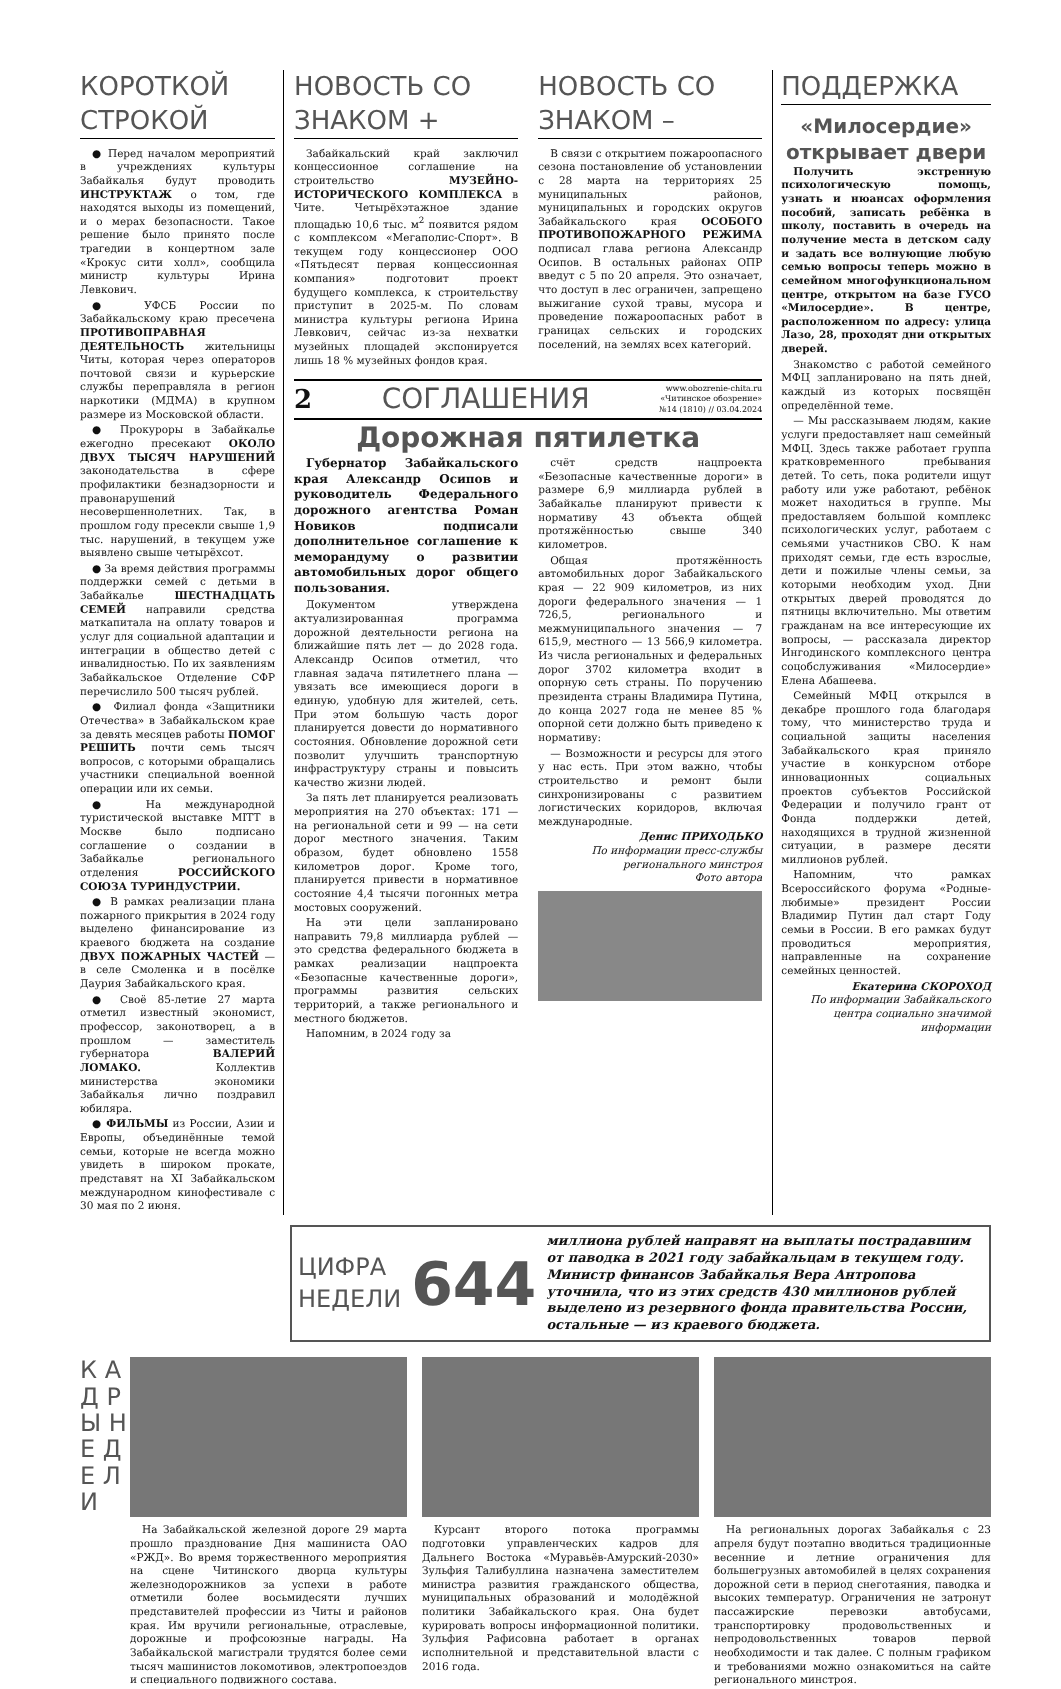КОРОТКОЙ СТРОКОЙ
● Перед началом мероприятий в учреждениях культуры Забайкалья будут проводить ИНСТРУКТАЖ о том, где находятся выходы из помещений, и о мерах безопасности. Такое решение было принято после трагедии в концертном зале «Крокус сити холл», сообщила министр культуры Ирина Левкович.
● УФСБ России по Забайкальскому краю пресечена ПРОТИВОПРАВНАЯ ДЕЯТЕЛЬНОСТЬ жительницы Читы, которая через операторов почтовой связи и курьерские службы переправляла в регион наркотики (МДМА) в крупном размере из Московской области.
● Прокуроры в Забайкалье ежегодно пресекают ОКОЛО ДВУХ ТЫСЯЧ НАРУШЕНИЙ законодательства в сфере профилактики безнадзорности и правонарушений несовершеннолетних. Так, в прошлом году пресекли свыше 1,9 тыс. нарушений, в текущем уже выявлено свыше четырёхсот.
● За время действия программы поддержки семей с детьми в Забайкалье ШЕСТНАДЦАТЬ СЕМЕЙ направили средства маткапитала на оплату товаров и услуг для социальной адаптации и интеграции в общество детей с инвалидностью. По их заявлениям Забайкальское Отделение СФР перечислило 500 тысяч рублей.
● Филиал фонда «Защитники Отечества» в Забайкальском крае за девять месяцев работы ПОМОГ РЕШИТЬ почти семь тысяч вопросов, с которыми обращались участники специальной военной операции или их семьи.
● На международной туристической выставке MITT в Москве было подписано соглашение о создании в Забайкалье регионального отделения РОССИЙСКОГО СОЮЗА ТУРИНДУСТРИИ.
● В рамках реализации плана пожарного прикрытия в 2024 году выделено финансирование из краевого бюджета на создание ДВУХ ПОЖАРНЫХ ЧАСТЕЙ — в селе Смоленка и в посёлке Даурия Забайкальского края.
● Своё 85-летие 27 марта отметил известный экономист, профессор, законотворец, а в прошлом — заместитель губернатора ВАЛЕРИЙ ЛОМАКО. Коллектив министерства экономики Забайкалья лично поздравил юбиляра.
● ФИЛЬМЫ из России, Азии и Европы, объединённые темой семьи, которые не всегда можно увидеть в широком прокате, представят на XI Забайкальском международном кинофестивале с 30 мая по 2 июня.
НОВОСТЬ СО ЗНАКОМ +
Забайкальский край заключил концессионное соглашение на строительство МУЗЕЙНО-ИСТОРИЧЕСКОГО КОМПЛЕКСА в Чите. Четырёхэтажное здание площадью 10,6 тыс. м<sup>2</sup> появится рядом с комплексом «Мегаполис-Спорт». В текущем году концессионер ООО «Пятьдесят первая концессионная компания» подготовит проект будущего комплекса, к строительству приступит в 2025-м. По словам министра культуры региона Ирина Левкович, сейчас из-за нехватки музейных площадей экспонируется лишь 18 % музейных фондов края.
НОВОСТЬ СО ЗНАКОМ –
В связи с открытием пожароопасного сезона постановление об установлении с 28 марта на территориях 25 муниципальных районов, муниципальных и городских округов Забайкальского края ОСОБОГО ПРОТИВОПОЖАРНОГО РЕЖИМА подписал глава региона Александр Осипов. В остальных районах ОПР введут с 5 по 20 апреля. Это означает, что доступ в лес ограничен, запрещено выжигание сухой травы, мусора и проведение пожароопасных работ в границах сельских и городских поселений, на землях всех категорий.
2 СОГЛАШЕНИЯ www.obozrenie-chita.ru
«Читинское обозрение»
№14 (1810) // 03.04.2024
Дорожная пятилетка
Губернатор Забайкальского края Александр Осипов и руководитель Федерального дорожного агентства Роман Новиков подписали дополнительное соглашение к меморандуму о развитии автомобильных дорог общего пользования.
Документом утверждена актуализированная программа дорожной деятельности региона на ближайшие пять лет — до 2028 года. Александр Осипов отметил, что главная задача пятилетнего плана — увязать все имеющиеся дороги в единую, удобную для жителей, сеть. При этом большую часть дорог планируется довести до нормативного состояния. Обновление дорожной сети позволит улучшить транспортную инфраструктуру страны и повысить качество жизни людей.
За пять лет планируется реализовать мероприятия на 270 объектах: 171 — на региональной сети и 99 — на сети дорог местного значения. Таким образом, будет обновлено 1558 километров дорог. Кроме того, планируется привести в нормативное состояние 4,4 тысячи погонных метра мостовых сооружений.
На эти цели запланировано направить 79,8 миллиарда рублей — это средства федерального бюджета в рамках реализации нацпроекта «Безопасные качественные дороги», программы развития сельских территорий, а также регионального и местного бюджетов.
Напомним, в 2024 году за
счёт средств нацпроекта «Безопасные качественные дороги» в размере 6,9 миллиарда рублей в Забайкалье планируют привести к нормативу 43 объекта общей протяжённостью свыше 340 километров.
Общая протяжённость автомобильных дорог Забайкальского края — 22 909 километров, из них дороги федерального значения — 1 726,5, регионального и межмуниципального значения — 7 615,9, местного — 13 566,9 километра. Из числа региональных и федеральных дорог 3702 километра входит в опорную сеть страны. По поручению президента страны Владимира Путина, до конца 2027 года не менее 85 % опорной сети должно быть приведено к нормативу:
— Возможности и ресурсы для этого у нас есть. При этом важно, чтобы строительство и ремонт были синхронизированы с развитием логистических коридоров, включая международные.
Денис ПРИХОДЬКО
По информации пресс-службы регионального минстроя
Фото автора
ПОДДЕРЖКА
«Милосердие» открывает двери
Получить экстренную психологическую помощь, узнать и нюансах оформления пособий, записать ребёнка в школу, поставить в очередь на получение места в детском саду и задать все волнующие любую семью вопросы теперь можно в семейном многофункциональном центре, открытом на базе ГУСО «Милосердие». В центре, расположенном по адресу: улица Лазо, 28, проходят дни открытых дверей.
Знакомство с работой семейного МФЦ запланировано на пять дней, каждый из которых посвящён определённой теме.
— Мы рассказываем людям, какие услуги предоставляет наш семейный МФЦ. Здесь также работает группа кратковременного пребывания детей. То сеть, пока родители ищут работу или уже работают, ребёнок может находиться в группе. Мы предоставляем большой комплекс психологических услуг, работаем с семьями участников СВО. К нам приходят семьи, где есть взрослые, дети и пожилые члены семьи, за которыми необходим уход. Дни открытых дверей проводятся до пятницы включительно. Мы ответим гражданам на все интересующие их вопросы, — рассказала директор Ингодинского комплексного центра соцобслуживания «Милосердие» Елена Абашеева.
Семейный МФЦ открылся в декабре прошлого года благодаря тому, что министерство труда и социальной защиты населения Забайкальского края приняло участие в конкурсном отборе инновационных социальных проектов субъектов Российской Федерации и получило грант от Фонда поддержки детей, находящихся в трудной жизненной ситуации, в размере десяти миллионов рублей.
Напомним, что рамках Всероссийского форума «Родные-любимые» президент России Владимир Путин дал старт Году семьи в России. В его рамках будут проводиться мероприятия, направленные на сохранение семейных ценностей.
Екатерина СКОРОХОД
По информации Забайкальского центра социально значимой информации
ЦИФРА
НЕДЕЛИ 644 миллиона рублей направят на выплаты пострадавшим от паводка в 2021 году забайкальцам в текущем году. Министр финансов Забайкалья Вера Антропова уточнила, что из этих средств 430 миллионов рублей выделено из резервного фонда правительства России, остальные — из краевого бюджета.
К А Д Р Ы Н Е Д Е Л И
На Забайкальской железной дороге 29 марта прошло празднование Дня машиниста ОАО «РЖД». Во время торжественного мероприятия на сцене Читинского дворца культуры железнодорожников за успехи в работе отметили более восьмидесяти лучших представителей профессии из Читы и районов края. Им вручили региональные, отраслевые, дорожные и профсоюзные награды. На Забайкальской магистрали трудятся более семи тысяч машинистов локомотивов, электропоездов и специального подвижного состава.
Курсант второго потока программы подготовки управленческих кадров для Дальнего Востока «Муравьёв-Амурский-2030» Зульфия Талибуллина назначена заместителем министра развития гражданского общества, муниципальных образований и молодёжной политики Забайкальского края. Она будет курировать вопросы информационной политики. Зульфия Рафисовна работает в органах исполнительной и представительной власти с 2016 года.
На региональных дорогах Забайкалья с 23 апреля будут поэтапно вводиться традиционные весенние и летние ограничения для большегрузных автомобилей в целях сохранения дорожной сети в период снеготаяния, паводка и высоких температур. Ограничения не затронут пассажирские перевозки автобусами, транспортировку продовольственных и непродовольственных товаров первой необходимости и так далее. С полным графиком и требованиями можно ознакомиться на сайте регионального минстроя.